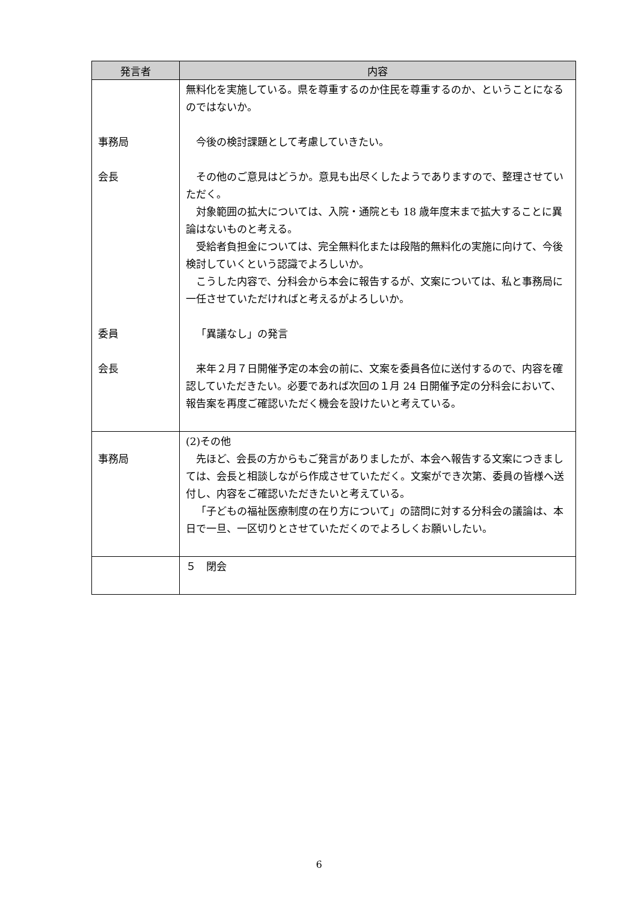| 発言者 | 内容 |
| --- | --- |
| 事務局 会長 委員 会長 | 無料化を実施している。県を尊重するのか住民を尊重するのか、ということになるのではないか。 今後の検討課題として考慮していきたい。 その他のご意見はどうか。意見も出尽くしたようでありますので、整理させていただく。 対象範囲の拡大については、入院・通院とも 18 歳年度末まで拡大することに異論はないものと考える。 受給者負担金については、完全無料化または段階的無料化の実施に向けて、今後検討していくという認識でよろしいか。 こうした内容で、分科会から本会に報告するが、文案については、私と事務局に一任させていただければと考えるがよろしいか。 「異議なし」の発言 来年２月７日開催予定の本会の前に、文案を委員各位に送付するので、内容を確認していただきたい。必要であれば次回の１月 24 日開催予定の分科会において、報告案を再度ご確認いただく機会を設けたいと考えている。 |
| 事務局 | (2)その他 先ほど、会長の方からもご発言がありましたが、本会へ報告する文案につきましては、会長と相談しながら作成させていただく。文案ができ次第、委員の皆様へ送付し、内容をご確認いただきたいと考えている。 「子どもの福祉医療制度の在り方について」の諮問に対する分科会の議論は、本日で一旦、一区切りとさせていただくのでよろしくお願いしたい。 |
| | ５ 閉会 |
6